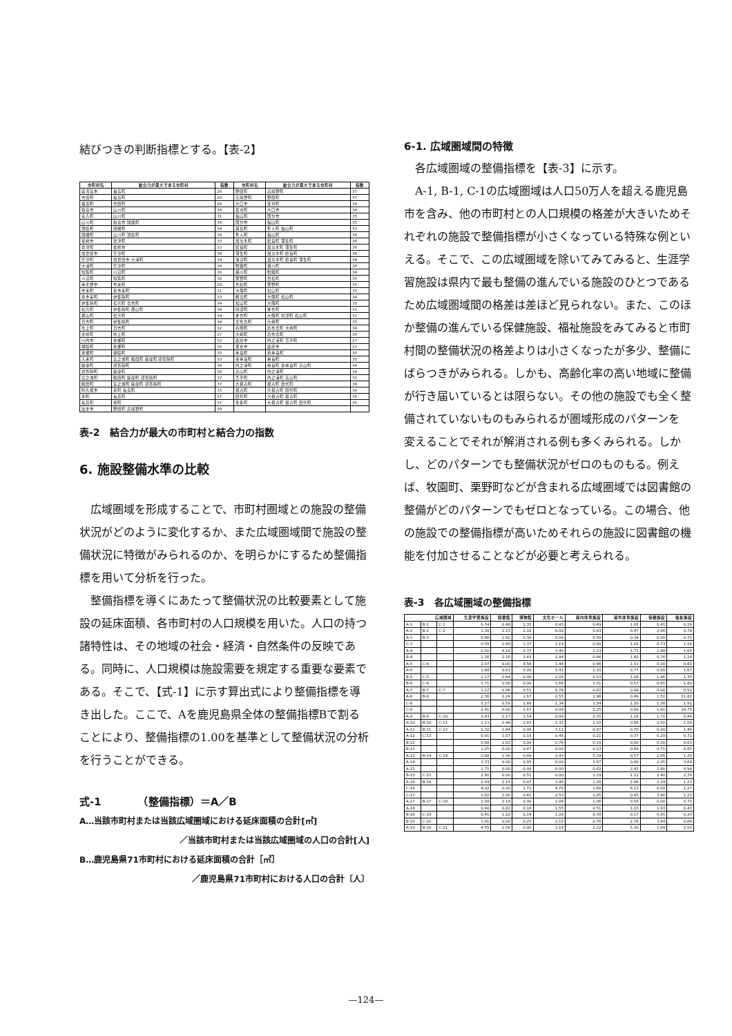結びつきの判断指標とする。【表-2】
| 市町村名 | 結合力が最大である市町村 | 指数 | 市町村名 | 結合力が最大である市町村 | 指数 |
| --- | --- | --- | --- | --- | --- |
| 鹿児島市 | 桜島町 | 26 | 野田町 | 高尾野町 | 37 |
| 吉田町 | 桜島町 | 28 | 高尾野町 | 野田町 | 37 |
| 桜島町 | 吉田町 | 28 | 大口市 | 菱刈町 | 34 |
| 指宿市 | 山川町 | 34 | 菱刈町 | 大口市 | 34 |
| 喜入町 | 山川町 | 31 | 福山町 | 国分市 | 35 |
| 山川町 | 指宿市 開聞町 | 34 | 国分市 | 福山町 | 35 |
| 頴娃町 | 開聞町 | 34 | 霧島町 | 隼人町 福山町 | 33 |
| 開聞町 | 山川町 頴娃町 | 34 | 隼人町 | 福山町 | 34 |
| 枕崎市 | 坊津町 | 33 | 加治木町 | 姶良町 蒲生町 | 36 |
| 坊津町 | 枕崎市 | 33 | 姶良町 | 加治木町 蒲生町 | 36 |
| 加世田市 | 笠沙町 | 34 | 蒲生町 | 加治木町 姶良町 | 36 |
| 笠沙町 | 加世田市 大浦町 | 34 | 溝辺町 | 加治木町 姶良町 蒲生町 | 34 |
| 大浦町 | 笠沙町 | 34 | 牧園町 | 横川町 | 34 |
| 知覧町 | 川辺町 | 30 | 横川町 | 牧園町 | 34 |
| 川辺町 | 知覧町 | 30 | 栗野町 | 吉松町 | 35 |
| 串木野市 | 市来町 | 29 | 吉松町 | 栗野町 | 35 |
| 市来町 | 東市来町 | 31 | 大隅町 | 松山町 | 35 |
| 東市来町 | 伊集院町 | 33 | 輝北町 | 大隅町 松山町 | 34 |
| 伊集院町 | 松元町 日吉町 | 34 | 松山町 | 大隅町 | 35 |
| 松元町 | 伊集院町 郡山町 | 34 | 財部町 | 末吉町 | 31 |
| 郡山町 | 松元町 | 34 | 末吉町 | 大隅町 財部町 松山町 | 31 |
| 日吉町 | 伊集院町 | 34 | 志布志町 | 大崎町 | 35 |
| 吹上町 | 日吉町 | 32 | 有明町 | 志布志町 大崎町 | 34 |
| 金峰町 | 吹上町 | 27 | 大崎町 | 志布志町 | 35 |
| 川内市 | 東郷町 | 32 | 鹿屋市 | 内之浦町 吾平町 | 27 |
| 樋脇町 | 東郷町 | 35 | 垂水市 | 鹿屋市 | 23 |
| 東郷町 | 樋脇町 | 35 | 串良町 | 東串良町 | 35 |
| 入来町 | 宮之城町 鶴田町 薩摩町 祁答院町 | 33 | 東串良町 | 串良町 | 35 |
| 薩摩町 | 祁答院町 | 38 | 内之浦町 | 串良町 東串良町 高山町 | 34 |
| 祁答院町 | 薩摩町 | 38 | 高山町 | 内之浦町 | 34 |
| 宮之城町 | 鶴田町 薩摩町 祁答院町 | 37 | 吾平町 | 内之浦町 高山町 | 33 |
| 鶴田町 | 宮之城町 薩摩町 祁答院町 | 37 | 大根占町 | 根占町 田代町 | 36 |
| 阿久根市 | 東町 長島町 | 33 | 根占町 | 大根占町 田代町 | 36 |
| 東町 | 長島町 | 37 | 田代町 | 大根占町 根占町 | 36 |
| 長島町 | 東町 | 37 | 佐多町 | 大根占町 根占町 田代町 | 35 |
| 出水市 | 野田町 高尾野町 | 34 | | | |
表-2　結合力が最大の市町村と結合力の指数
6. 施設整備水準の比較
　広域圏域を形成することで、市町村圏域との施設の整備状況がどのように変化するか、また広域圏域間で施設の整備状況に特徴がみられるのか、を明らかにするため整備指標を用いて分析を行った。
　整備指標を導くにあたって整備状況の比較要素として施設の延床面積、各市町村の人口規模を用いた。人口の持つ諸特性は、その地域の社会・経済・自然条件の反映である。同時に、人口規模は施設需要を規定する重要な要素である。そこで、【式-1】に示す算出式により整備指標を導き出した。ここで、Aを鹿児島県全体の整備指標Bで割ることにより、整備指標の1.00を基準として整備状況の分析を行うことができる。
式-1　　　　（整備指標）＝A／B
A…当該市町村または当該広域圏域における延床面積の合計[㎡]
／当該市町村または当該広域圏域の人口の合計[人]
B…鹿児島県71市町村における延床面積の合計［㎡］
／鹿児島県71市町村における人口の合計〔人〕
6-1. 広域圏域間の特徴
　各広域圏域の整備指標を【表-3】に示す。
　A-1, B-1, C-1の広域圏域は人口50万人を超える鹿児島市を含み、他の市町村との人口規模の格差が大きいためそれぞれの施設で整備指標が小さくなっている特殊な例といえる。そこで、この広域圏域を除いてみてみると、生涯学習施設は県内で最も整備の進んでいる施設のひとつであるため広域圏域間の格差は差ほど見られない。また、このほか整備の進んでいる保健施設、福祉施設をみてみると市町村間の整備状況の格差よりは小さくなったが多少、整備にばらつきがみられる。しかも、高齢化率の高い地域に整備が行き届いているとは限らない。その他の施設でも全く整備されていないものもみられるが圏域形成のパターンを 変えることでそれが解消される例も多くみられる。しかし、どのパターンでも整備状況がゼロのものもる。例えば、牧園町、栗野町などが含まれる広域圏域では図書館の整備がどのパターンでもゼロとなっている。この場合、他の施設での整備指標が高いためそれらの施設に図書館の機能を付加させることなどが必要と考えられる。
表-3　各広域圏域の整備指標
| 広域圏域 | | | 生涯学習施設 | 図書館 | 博物館 | 文化ホール | 屋内体育施設 | 屋外体育施設 | 保健施設 | 福祉施設 |
| --- | --- | --- | --- | --- | --- | --- | --- | --- | --- | --- |
| A-1 | B-1 | C-1 | 0.34 | 0.48 | 1.35 | 0.43 | 0.49 | 1.02 | 0.41 | 0.26 |
| A-2 | B-2 | C-2 | 1.30 | 2.23 | 2.18 | 0.00 | 0.83 | 0.47 | 2.06 | 0.78 |
| A-3 | B-3 | | 0.66 | 1.62 | 0.38 | 0.00 | 0.59 | 0.34 | 0.00 | 0.72 |
| C-3 | | | 0.58 | 2.89 | 1.37 | 1.19 | 0.90 | 1.02 | 0.73 | 1.18 |
| A-4 | | | 0.50 | 4.18 | 2.37 | 2.40 | 1.23 | 1.71 | 1.48 | 1.65 |
| B-4 | | | 1.26 | 2.16 | 3.43 | 1.94 | 0.86 | 1.42 | 0.76 | 1.14 |
| A-5 | C-4 | | 2.07 | 0.00 | 4.56 | 1.44 | 0.46 | 1.11 | 0.00 | 0.60 |
| A-6 | | | 1.48 | 0.61 | 0.00 | 1.41 | 1.10 | 0.77 | 0.99 | 1.67 |
| B-5 | C-5 | | 1.17 | 0.64 | 0.00 | 1.05 | 0.53 | 1.06 | 1.46 | 1.35 |
| B-6 | C-6 | | 1.71 | 0.58 | 0.00 | 1.66 | 1.51 | 0.57 | 0.65 | 1.89 |
| A-7 | B-7 | C-7 | 1.17 | 0.96 | 0.51 | 0.78 | 0.87 | 0.98 | 0.00 | 0.51 |
| A-8 | B-8 | | 2.36 | 0.24 | 1.67 | 0.55 | 1.96 | 0.49 | 1.51 | 11.82 |
| C-8 | | | 2.27 | 0.58 | 1.68 | 1.34 | 1.54 | 1.20 | 1.38 | 1.91 |
| C-9 | | | 2.41 | 0.00 | 1.67 | 0.00 | 2.25 | 0.00 | 1.81 | 18.75 |
| A-9 | B-9 | C-10 | 1.43 | 1.17 | 1.54 | 0.90 | 2.35 | 1.16 | 1.71 | 0.44 |
| A-10 | B-10 | C-11 | 1.13 | 2.48 | 1.43 | 1.32 | 1.19 | 0.88 | 2.50 | 1.09 |
| A-11 | B-11 | C-12 | 1.32 | 1.64 | 0.00 | 3.11 | 0.87 | 0.70 | 0.00 | 1.49 |
| A-12 | C-13 | | 0.91 | 1.07 | 0.19 | 0.45 | 0.21 | 0.37 | 0.29 | 0.72 |
| B-12 | | | 0.68 | 1.81 | 0.00 | 0.76 | 0.19 | 0.00 | 0.00 | 0.63 |
| B-13 | | | 1.25 | 0.00 | 0.47 | 0.00 | 0.23 | 0.89 | 0.71 | 0.85 |
| A-13 | B-14 | C-14 | 0.88 | 1.56 | 0.89 | 2.43 | 5.34 | 0.57 | 2.95 | 1.29 |
| A-14 | | | 3.33 | 0.00 | 0.95 | 0.00 | 1.67 | 0.00 | 2.05 | 3.64 |
| A-15 | | | 1.75 | 0.00 | 0.00 | 0.00 | 0.62 | 2.42 | 2.80 | 0.94 |
| B-15 | C-15 | | 2.60 | 0.00 | 0.51 | 0.00 | 1.19 | 1.12 | 2.40 | 2.39 |
| A-16 | B-16 | | 2.64 | 1.15 | 0.97 | 3.45 | 1.28 | 2.86 | 2.24 | 1.23 |
| C-16 | | | 4.02 | 0.00 | 1.71 | 4.70 | 1.60 | 6.12 | 0.00 | 1.27 |
| C-17 | | | 1.62 | 2.00 | 0.41 | 2.53 | 1.05 | 0.45 | 3.90 | 1.21 |
| A-17 | B-17 | C-18 | 1.09 | 2.19 | 0.00 | 1.08 | 1.06 | 0.59 | 0.00 | 0.73 |
| A-18 | | | 0.90 | 0.82 | 0.18 | 1.55 | 0.51 | 1.03 | 1.83 | 0.43 |
| B-18 | C-19 | | 0.41 | 1.22 | 0.14 | 1.28 | 0.39 | 0.17 | 0.95 | 0.23 |
| B-19 | C-20 | | 1.91 | 0.00 | 0.25 | 2.10 | 0.76 | 2.78 | 3.64 | 0.84 |
| A-19 | B-20 | C-21 | 4.55 | 1.58 | 0.00 | 2.19 | 1.22 | 5.30 | 1.64 | 2.50 |
—124—